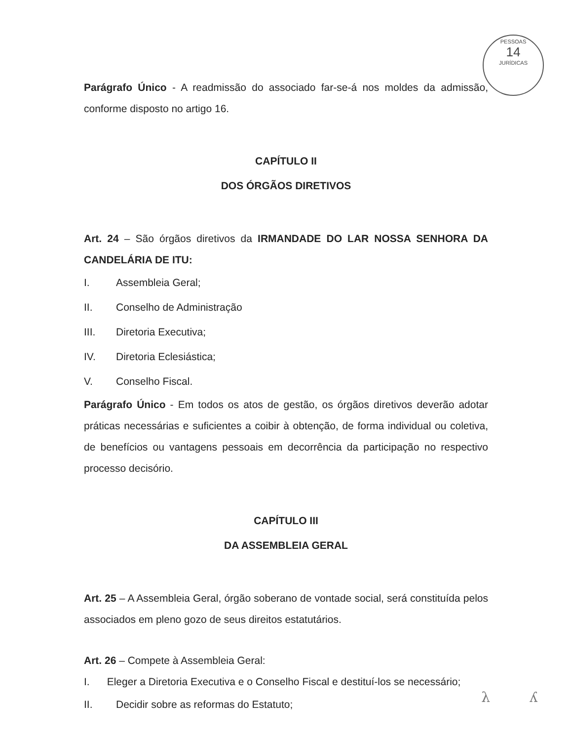PESSOAS
14
JURÍDICAS
Parágrafo Único - A readmissão do associado far-se-á nos moldes da admissão, conforme disposto no artigo 16.
CAPÍTULO II
DOS ÓRGÃOS DIRETIVOS
Art. 24 – São órgãos diretivos da IRMANDADE DO LAR NOSSA SENHORA DA CANDELÁRIA DE ITU:
I. Assembleia Geral;
II. Conselho de Administração
III. Diretoria Executiva;
IV. Diretoria Eclesiástica;
V. Conselho Fiscal.
Parágrafo Único - Em todos os atos de gestão, os órgãos diretivos deverão adotar práticas necessárias e suficientes a coibir à obtenção, de forma individual ou coletiva, de benefícios ou vantagens pessoais em decorrência da participação no respectivo processo decisório.
CAPÍTULO III
DA ASSEMBLEIA GERAL
Art. 25 – A Assembleia Geral, órgão soberano de vontade social, será constituída pelos associados em pleno gozo de seus direitos estatutários.
Art. 26 – Compete à Assembleia Geral:
I. Eleger a Diretoria Executiva e o Conselho Fiscal e destituí-los se necessário;
II. Decidir sobre as reformas do Estatuto;
λ ʎ